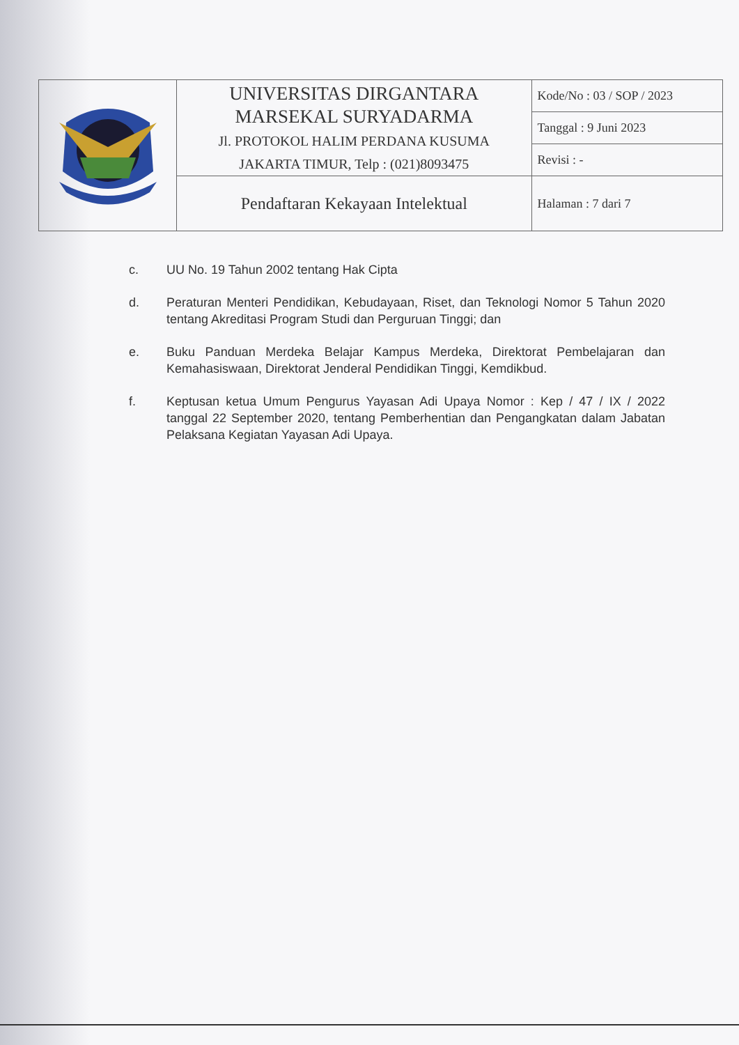| | UNIVERSITAS DIRGANTARA MARSEKAL SURYADARMA Jl. PROTOKOL HALIM PERDANA KUSUMA JAKARTA TIMUR, Telp : (021)8093475 | Kode/No : 03 / SOP / 2023 |
| | | Tanggal : 9 Juni 2023 |
| | | Revisi : - |
| | Pendaftaran Kekayaan Intelektual | Halaman : 7 dari 7 |
c. UU No. 19 Tahun 2002 tentang Hak Cipta
d. Peraturan Menteri Pendidikan, Kebudayaan, Riset, dan Teknologi Nomor 5 Tahun 2020 tentang Akreditasi Program Studi dan Perguruan Tinggi; dan
e. Buku Panduan Merdeka Belajar Kampus Merdeka, Direktorat Pembelajaran dan Kemahasiswaan, Direktorat Jenderal Pendidikan Tinggi, Kemdikbud.
f. Keptusan ketua Umum Pengurus Yayasan Adi Upaya Nomor : Kep / 47 / IX / 2022 tanggal 22 September 2020, tentang Pemberhentian dan Pengangkatan dalam Jabatan Pelaksana Kegiatan Yayasan Adi Upaya.